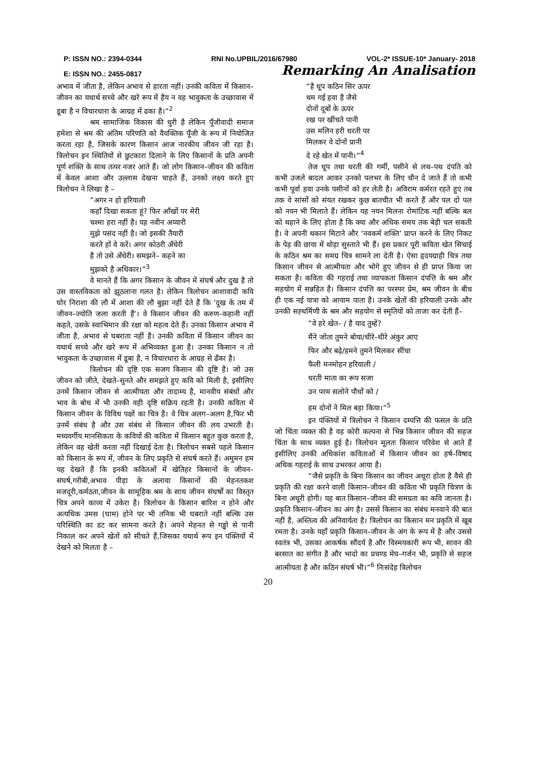P: ISSN NO.: 2394-0344 RNI No.UPBIL/2016/67980 VOL-2* ISSUE-10* January- 2018
E: ISSN NO.: 2455-0817 Remarking An Analisation
अभाव में जीता है, लेकिन अभाव से हारता नहीं। उनकी कविता में किसान–जीवन का यथार्थ सच्चे और खरे रूप में हैय न वह भावुकता के उच्छावास में डूबा है न विचारधारा के आग्रह में ढका है।”<sup>2</sup>
श्रम सामाजिक विकास की धुरी है लेकिन पूँजीवादी समाज हमेशा से श्रम की अंतिम परिणति को वैयक्तिक पूँजी के रूप में नियोजित करता रहा है, जिसके कारण किसान आज नारकीय जीवन जी रहा है। त्रिलोचन इन स्थितियों से छुटकारा दिलाने के लिए किसानों के प्रति अपनी पूर्ण शक्ति के साथ तत्पर नजर आते हैं। जो लोग किसान–जीवन की कविता में केवल आशा और उल्लास देखना चाहते हैं, उनको लक्ष्य करते हुए त्रिलोचन ने लिखा है –
”अगर न हो हरियाली
कहाँ दिखा सकता हूं? फिर आँखों पर मेरी
चश्मा हरा नहीं है। यह नवीन अय्यारी
मुझे पसंद नहीं है। जो इसकी तैयारी
करते हों वे करें। अगर कोठरी अँधेरी
है तो उसे अँधेरी। समझने– कहने का
मुझको है अधिकार।”<sup>3</sup>
वे मानते हैं कि अगर किसान के जीवन में संघर्ष और दुख है तो उस वास्तविकता को झूठलाना गलत है। लेकिन त्रिलोचन आशावादी कवि घोर निराशा की लौ में आशा की लौ बुझा नहीं देते हैं कि ‘दुख के तम में जीवन–ज्योति जला करती हैं’। वे किसान जीवन की करुण–कहानी नहीं कहते, उसके स्वाभिमान की रक्षा को महत्व देते हैं। उनका किसान अभाव में जीता है, अभाव से घबराता नहीं है। उनकी कविता में किसान जीवन का यथार्थ सच्चे और खरे रूप में अभिव्यक्त हुआ है। उनका किसान न तो भावुकता के उच्छावास में डूबा है, न विचारधारा के आग्रह से ढँका है।
त्रिलोचन की दृष्टि एक सजग किसान की दृष्टि है। जो उस जीवन को जीते, देखते–सुनते और समझते हुए कवि को मिली है, इसीलिए उनमें किसान जीवन से आत्मीयता और तादाम्य है, मानवीय संबंधों और भाव के बोध में भी उनकी वही दृष्टि सक्रिय रहती है। उनकी कविता में किसान जीवन के विविध पक्षों का चित्र है। वे चित्र अलग–अलग है,फिर भी उनमें संबंध है और उस संबंध से किसान जीवन की लय उभरती है। मध्यवर्गीय मानसिकता के कवियों की कविता में किसान बहुत कुछ करता है, लेकिन वह खेती करता नहीं दिखाई देता है। त्रिलोचन सबसे पहले किसान को किसान के रूप में, जीवन के लिए प्रकृति से संघर्ष करते हैं। अमुमन हम यह देखते हैं कि इनकी कवितओं में खेतिहर किसानों के जीवन–संघर्ष,गरीबी,अभाव पीड़ा के अलावा किसानों की मेहनतकश मजदूरी,कर्मठता,जीवन के सामूहिक श्रम के साथ जीवन संघर्षों का विस्तृत चित्र अपने काव्य में उकेरा है। त्रिलोचन के किसान बारिश न होने और अत्यधिक उमस (घाम) होने पर भी तनिक भी घबराते नहीं बल्कि उस परिस्थिति का डट कर सामना करते है। अपने मेहनत से गड्ढो से पानी निकाल कर अपने खेतों को सीचते हैं,जिसका यथार्थ रूप इन पंक्तियों में देखने को मिलता है –
”है धूप कठिन सिर ऊपर
थम गई हवा है जैसे
दोनों दूबों के ऊपर
रख पर खींचते पानी
उस मलिन हरी धरती पर
मिलकर वे दोनों प्रानी
दे रहे खेत में पानी।”<sup>4</sup>
तेज धूप तथा धरती की गर्मी, पसीने से लथ–पथ दंपति को कभी उजले बादल आकर उनको पलभर के लिए चौन दे जाते हैं तो कभी कभी पूर्वा हवा उनके पसीनों को हर लेती है। अविराम कर्मरत रहते हुए तब तक वे सांसों को संयत रखकर कुछ बातचीत भी करते हैं और पल दो पल को नयन भी मिलाते हैं। लेकिन यह नयन मिलना रोमांटिक नहीं बल्कि बल को थहाने के लिए होता है कि क्या और अधिक समय तक बेड़ी चल सकती है। वे अपनी थकान मिटाने और ‘नवकर्म शक्ति’ प्राप्त करने के लिए निकट के पेड़ की छाया में थोड़ा सुस्ताते भी हैं। इस प्रकार पूरी कविता खेत सिचाई के कठिन श्रम का समग्र चित्र सामने ला देती है। ऐसा हृदयग्राही चित्र तथा किसान जीवन से आत्मीयता और भोगे हुए जीवन से ही प्राप्त किया जा सकता है। कविता की गहराई तथा व्यापकता किसान दंपत्ति के श्रम और सहयोग में सन्नहित है। किसान दंपत्ति का परस्पर प्रेम, श्रम जीवन के बीच ही एक नई यात्रा को आयाम पाता है। उनके खेतों की हरियाली उनके और उनकी सह्धर्मिणी के श्रम और सहयोग से स्मृतियों को ताजा कर देती हैं–
”वे हरे खेत– / है याद तुम्हें?
मैंने जोता तुमने बोया/धीरे–धीरे अंकुर आए
फिर और बढ़े/हमने तुमने मिलकर सींचा
फैली मनमोहन हरियाली /
धरती माता का रूप सजा
उन परम सलोने पौधों को /
हम दोनों ने मिल बड़ा किया।”<sup>5</sup>
इन पंक्तियों में त्रिलोचन ने किसान दम्पत्ति की फसल के प्रति जो चिंता व्यक्त की है वह कोरी कल्पना से भिन्न किसान जीवन की सहज चिंता के साथ व्यक्त हुई है। त्रिलोचन मूलतः किसान परिवेश से आते हैं इसीलिए उनकी अधिकांश कविताओं में किसान जीवन का हर्ष–विषाद अधिक गहराई के साथ उभरकर आया है।
”जैसे प्रकृति के बिना किसान का जीवन अधूरा होता है वैसे ही प्रकृति की रक्षा करने वाली किसान–जीवन की कविता भी प्रकृति चित्रण के बिना अधूरी होगी। यह बात किसान–जीवन की समग्रता का कवि जानता है। प्रकृति किसान–जीवन का अंग है। उससे किसान का संबंध मनवाने की बात नहीं है, अस्तित्व की अनिवार्यता है। त्रिलोचन का किसान मन प्रकृति में खूब रमता है। उनके यहाँ प्रकृति किसान–जीवन के अंग के रूप में है और उससे स्वतंत्र भी, उसका आकर्षक सौंदर्य है और विस्मयकारी रूप भी, सावन की बरसात का संगीत है और भादो का प्रचण्ड मेघ–गर्जन भी, प्रकृति से सहज आत्मीयता है और कठिन संघर्ष भी।”<sup>6</sup> निःसंदेह त्रिलोचन
20